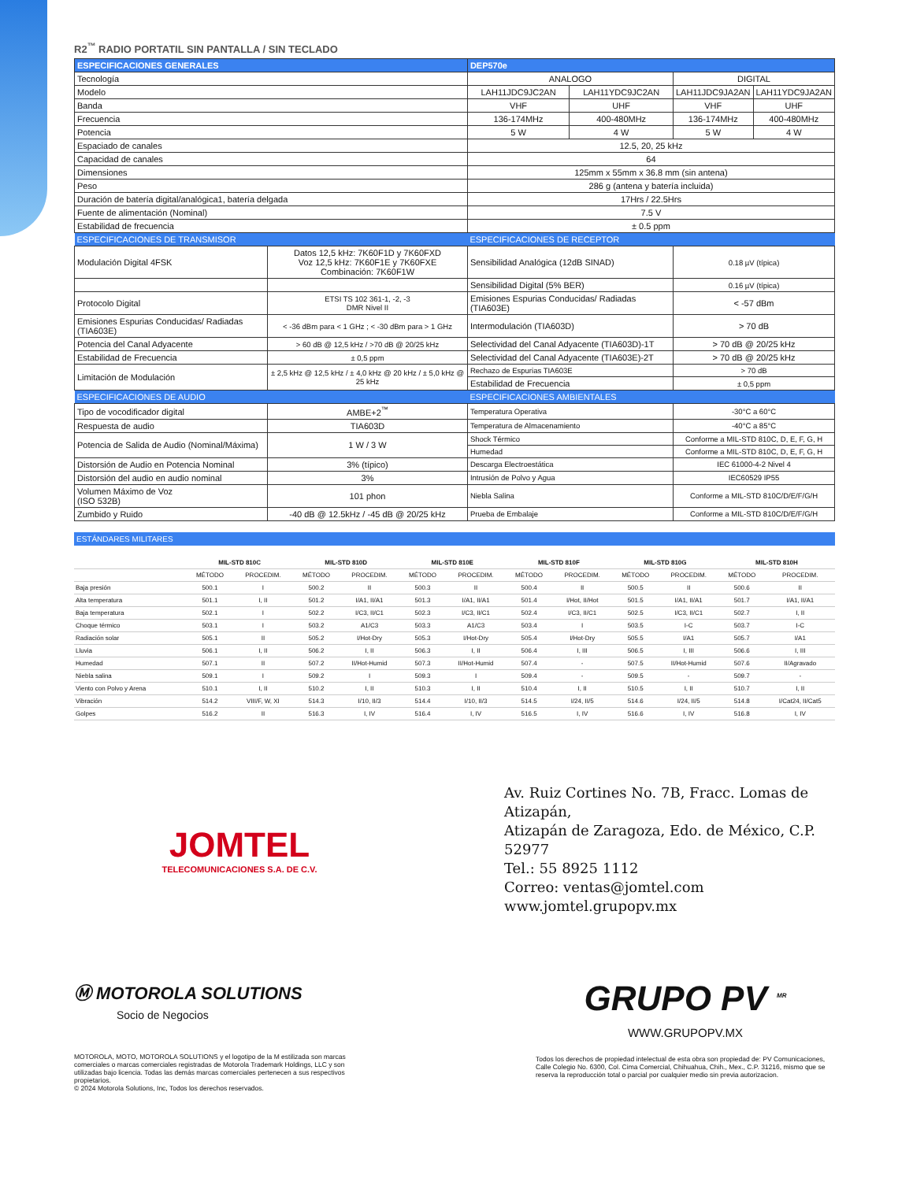R2<sup>™</sup> RADIO PORTATIL SIN PANTALLA / SIN TECLADO
| ESPECIFICACIONES GENERALES | | DEP570e | | | |
| --- | --- | --- | --- | --- | --- |
| Tecnología | | ANALOGO | | DIGITAL | |
| Modelo | | LAH11JDC9JC2AN | LAH11YDC9JC2AN | LAH11JDC9JA2AN | LAH11YDC9JA2AN |
| Banda | | VHF | UHF | VHF | UHF |
| Frecuencia | | 136-174MHz | 400-480MHz | 136-174MHz | 400-480MHz |
| Potencia | | 5 W | 4 W | 5 W | 4 W |
| Espaciado de canales | | 12.5, 20, 25 kHz | | | |
| Capacidad de canales | | 64 | | | |
| Dimensiones | | 125mm x 55mm x 36.8 mm (sin antena) | | | |
| Peso | | 286 g (antena y batería incluida) | | | |
| Duración de batería digital/analógica1, batería delgada | | 17Hrs / 22.5Hrs | | | |
| Fuente de alimentación (Nominal) | | 7.5 V | | | |
| Estabilidad de frecuencia | | ± 0.5 ppm | | | |
| ESPECIFICACIONES DE TRANSMISOR | | ESPECIFICACIONES DE RECEPTOR | | | |
| Modulación Digital 4FSK | Datos 12,5 kHz: 7K60F1D y 7K60FXD Voz 12,5 kHz: 7K60F1E y 7K60FXE Combinación: 7K60F1W | Sensibilidad Analógica (12dB SINAD) | | 0.18 µV (típica) | |
| | | Sensibilidad Digital (5% BER) | | 0.16 µV (típica) | |
| Protocolo Digital | ETSI TS 102 361-1, -2, -3 DMR Nivel II | Emisiones Espurias Conducidas/ Radiadas (TIA603E) | | < -57 dBm | |
| Emisiones Espurias Conducidas/ Radiadas (TIA603E) | < -36 dBm para < 1 GHz ; < -30 dBm para > 1 GHz | Intermodulación (TIA603D) | | > 70 dB | |
| Potencia del Canal Adyacente | > 60 dB @ 12,5 kHz / >70 dB @ 20/25 kHz | Selectividad del Canal Adyacente (TIA603D)-1T | | > 70 dB @ 20/25 kHz | |
| Estabilidad de Frecuencia | ± 0,5 ppm | Selectividad del Canal Adyacente (TIA603E)-2T | | > 70 dB @ 20/25 kHz | |
| Limitación de Modulación | ± 2,5 kHz @ 12,5 kHz / ± 4,0 kHz @ 20 kHz / ± 5,0 kHz @ 25 kHz | Rechazo de Espurias TIA603E | | > 70 dB | |
| | | Estabilidad de Frecuencia | | ± 0,5 ppm | |
| ESPECIFICACIONES DE AUDIO | | ESPECIFICACIONES AMBIENTALES | | | |
| Tipo de vocodificador digital | AMBE+2<sup>™</sup> | Temperatura Operativa | | -30°C a 60°C | |
| Respuesta de audio | TIA603D | Temperatura de Almacenamiento | | -40°C a 85°C | |
| Potencia de Salida de Audio (Nominal/Máxima) | 1 W / 3 W | Shock Térmico | | Conforme a MIL-STD 810C, D, E, F, G, H | |
| | | Humedad | | Conforme a MIL-STD 810C, D, E, F, G, H | |
| Distorsión de Audio en Potencia Nominal | 3% (típico) | Descarga Electroestática | | IEC 61000-4-2 Nivel 4 | |
| Distorsión del audio en audio nominal | 3% | Intrusión de Polvo y Agua | | IEC60529 IP55 | |
| Volumen Máximo de Voz (ISO 532B) | 101 phon | Niebla Salina | | Conforme a MIL-STD 810C/D/E/F/G/H | |
| Zumbido y Ruido | -40 dB @ 12.5kHz / -45 dB @ 20/25 kHz | Prueba de Embalaje | | Conforme a MIL-STD 810C/D/E/F/G/H | |
ESTÁNDARES MILITARES
| | MIL-STD 810C | | MIL-STD 810D | | MIL-STD 810E | | MIL-STD 810F | | MIL-STD 810G | | MIL-STD 810H | |
| --- | --- | --- | --- | --- | --- | --- | --- | --- | --- | --- | --- | --- |
| | MÉTODO | PROCEDIM. | MÉTODO | PROCEDIM. | MÉTODO | PROCEDIM. | MÉTODO | PROCEDIM. | MÉTODO | PROCEDIM. | MÉTODO | PROCEDIM. |
| Baja presión | 500.1 | I | 500.2 | II | 500.3 | II | 500.4 | II | 500.5 | II | 500.6 | II |
| Alta temperatura | 501.1 | I, II | 501.2 | I/A1, II/A1 | 501.3 | I/A1, II/A1 | 501.4 | I/Hot, II/Hot | 501.5 | I/A1, II/A1 | 501.7 | I/A1, II/A1 |
| Baja temperatura | 502.1 | I | 502.2 | I/C3, II/C1 | 502.3 | I/C3, II/C1 | 502.4 | I/C3, II/C1 | 502.5 | I/C3, II/C1 | 502.7 | I, II |
| Choque térmico | 503.1 | I | 503.2 | A1/C3 | 503.3 | A1/C3 | 503.4 | I | 503.5 | I-C | 503.7 | I-C |
| Radiación solar | 505.1 | II | 505.2 | I/Hot-Dry | 505.3 | I/Hot-Dry | 505.4 | I/Hot-Dry | 505.5 | I/A1 | 505.7 | I/A1 |
| Lluvia | 506.1 | I, II | 506.2 | I, II | 506.3 | I, II | 506.4 | I, III | 506.5 | I, III | 506.6 | I, III |
| Humedad | 507.1 | II | 507.2 | II/Hot-Humid | 507.3 | II/Hot-Humid | 507.4 | - | 507.5 | II/Hot-Humid | 507.6 | II/Agravado |
| Niebla salina | 509.1 | I | 509.2 | I | 509.3 | I | 509.4 | - | 509.5 | - | 509.7 | - |
| Viento con Polvo y Arena | 510.1 | I, II | 510.2 | I, II | 510.3 | I, II | 510.4 | I, II | 510.5 | I, II | 510.7 | I, II |
| Vibración | 514.2 | VIII/F, W, XI | 514.3 | I/10, II/3 | 514.4 | I/10, II/3 | 514.5 | I/24, II/5 | 514.6 | I/24, II/5 | 514.8 | I/Cat24, II/Cat5 |
| Golpes | 516.2 | II | 516.3 | I, IV | 516.4 | I, IV | 516.5 | I, IV | 516.6 | I, IV | 516.8 | I, IV |
JOMTEL
TELECOMUNICACIONES S.A. DE C.V.
Av. Ruiz Cortines No. 7B, Fracc. Lomas de Atizapán,
Atizapán de Zaragoza, Edo. de México, C.P. 52977
Tel.: 55 8925 1112
Correo: ventas@jomtel.com
www.jomtel.grupopv.mx
Ⓜ MOTOROLA SOLUTIONS
Socio de Negocios
MOTOROLA, MOTO, MOTOROLA SOLUTIONS y el logotipo de la M estilizada son marcas comerciales o marcas comerciales registradas de Motorola Trademark Holdings, LLC y son utilizadas bajo licencia. Todas las demás marcas comerciales pertenecen a sus respectivos propietarios.
© 2024 Motorola Solutions, Inc, Todos los derechos reservados.
GRUPO PV <sup>MR</sup>
WWW.GRUPOPV.MX
Todos los derechos de propiedad intelectual de esta obra son propiedad de: PV Comunicaciones, Calle Colegio No. 6300, Col. Cima Comercial, Chihuahua, Chih., Mex., C.P. 31216, mismo que se reserva la reproducción total o parcial por cualquier medio sin previa autorizacion.